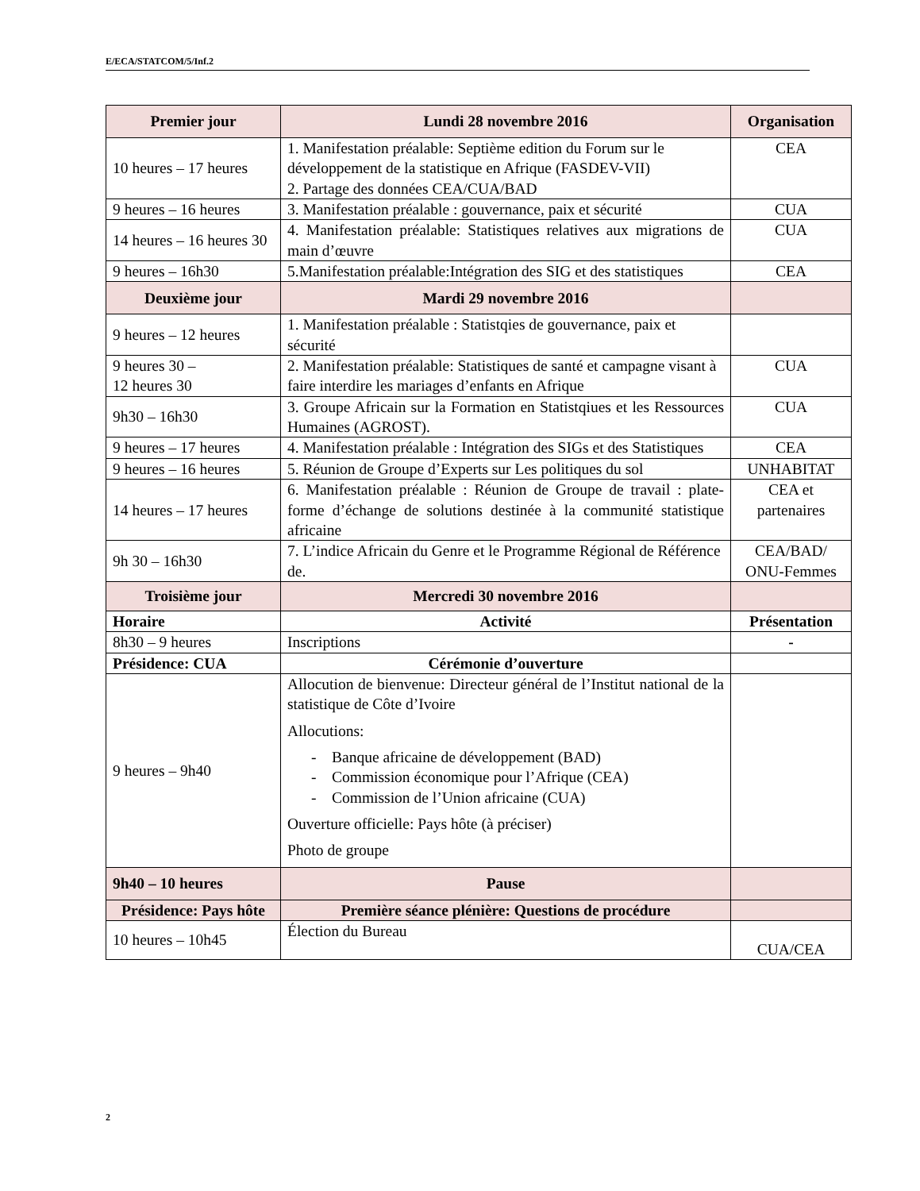E/ECA/STATCOM/5/Inf.2
| Premier jour | Lundi 28 novembre 2016 | Organisation |
| --- | --- | --- |
| 10 heures – 17 heures | 1. Manifestation préalable: Septième edition du Forum sur le développement de la statistique en Afrique (FASDEV-VII) 2. Partage des données CEA/CUA/BAD | CEA |
| 9 heures – 16 heures | 3. Manifestation préalable : gouvernance, paix et sécurité | CUA |
| 14 heures – 16 heures 30 | 4. Manifestation préalable: Statistiques relatives aux migrations de main d’œuvre | CUA |
| 9 heures – 16h30 | 5.Manifestation préalable:Intégration des SIG et des statistiques | CEA |
| Deuxième jour | Mardi 29 novembre 2016 | |
| 9 heures – 12 heures | 1. Manifestation préalable : Statistqies de gouvernance, paix et sécurité | |
| 9 heures 30 – 12 heures 30 | 2. Manifestation préalable: Statistiques de santé et campagne visant à faire interdire les mariages d’enfants en Afrique | CUA |
| 9h30 – 16h30 | 3. Groupe Africain sur la Formation en Statistqiues et les Ressources Humaines (AGROST). | CUA |
| 9 heures – 17 heures | 4. Manifestation préalable : Intégration des SIGs et des Statistiques | CEA |
| 9 heures – 16 heures | 5. Réunion de Groupe d’Experts sur Les politiques du sol | UNHABITAT |
| 14 heures – 17 heures | 6. Manifestation préalable : Réunion de Groupe de travail : plate-forme d’échange de solutions destinée à la communité statistique africaine | CEA et partenaires |
| 9h 30 – 16h30 | 7. L’indice Africain du Genre et le Programme Régional de Référence de. | CEA/BAD/ ONU-Femmes |
| Troisième jour | Mercredi 30 novembre 2016 | |
| Horaire | Activité | Présentation |
| 8h30 – 9 heures | Inscriptions | - |
| Présidence: CUA | Cérémonie d’ouverture | |
| 9 heures – 9h40 | Allocution de bienvenue: Directeur général de l’Institut national de la statistique de Côte d’Ivoire Allocutions: - Banque africaine de développement (BAD) - Commission économique pour l’Afrique (CEA) - Commission de l’Union africaine (CUA) Ouverture officielle: Pays hôte (à préciser) Photo de groupe | |
| 9h40 – 10 heures | Pause | |
| Présidence: Pays hôte | Première séance plénière: Questions de procédure | |
| 10 heures – 10h45 | Élection du Bureau | CUA/CEA |
2